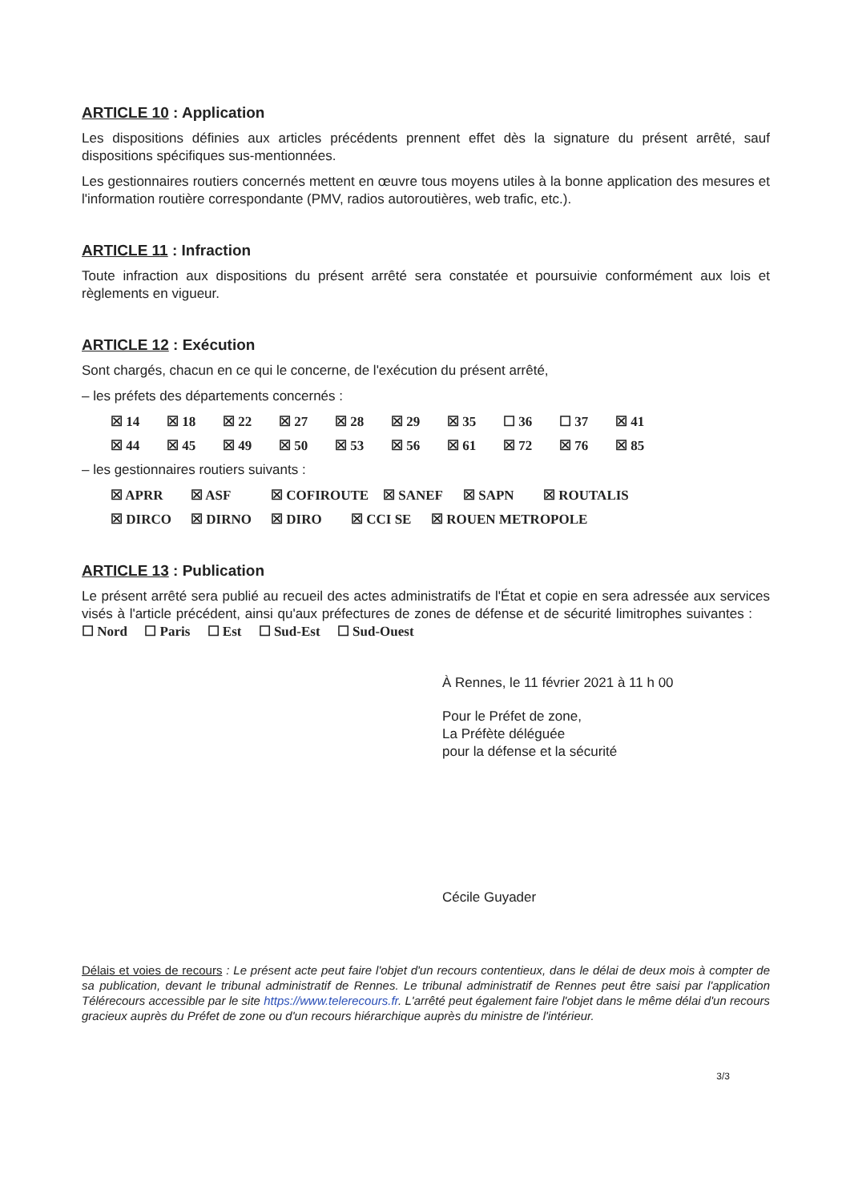ARTICLE 10 : Application
Les dispositions définies aux articles précédents prennent effet dès la signature du présent arrêté, sauf dispositions spécifiques sus-mentionnées.
Les gestionnaires routiers concernés mettent en œuvre tous moyens utiles à la bonne application des mesures et l'information routière correspondante (PMV, radios autoroutières, web trafic, etc.).
ARTICLE 11 : Infraction
Toute infraction aux dispositions du présent arrêté sera constatée et poursuivie conformément aux lois et règlements en vigueur.
ARTICLE 12 : Exécution
Sont chargés, chacun en ce qui le concerne, de l'exécution du présent arrêté,
– les préfets des départements concernés :
☒ 14 ☒ 18 ☒ 22 ☒ 27 ☒ 28 ☒ 29 ☒ 35 ☐ 36 ☐ 37 ☒ 41
☒ 44 ☒ 45 ☒ 49 ☒ 50 ☒ 53 ☒ 56 ☒ 61 ☒ 72 ☒ 76 ☒ 85
– les gestionnaires routiers suivants :
☒ APRR ☒ ASF ☒ COFIROUTE ☒ SANEF ☒ SAPN ☒ ROUTALIS
☒ DIRCO ☒ DIRNO ☒ DIRO ☒ CCI SE ☒ ROUEN METROPOLE
ARTICLE 13 : Publication
Le présent arrêté sera publié au recueil des actes administratifs de l'État et copie en sera adressée aux services visés à l'article précédent, ainsi qu'aux préfectures de zones de défense et de sécurité limitrophes suivantes : ☐ Nord ☐ Paris ☐ Est ☐ Sud-Est ☐ Sud-Ouest
À Rennes, le 11 février 2021 à 11 h 00
Pour le Préfet de zone,
La Préfète déléguée
pour la défense et la sécurité
Cécile Guyader
Délais et voies de recours : Le présent acte peut faire l'objet d'un recours contentieux, dans le délai de deux mois à compter de sa publication, devant le tribunal administratif de Rennes. Le tribunal administratif de Rennes peut être saisi par l'application Télérecours accessible par le site https://www.telerecours.fr. L'arrêté peut également faire l'objet dans le même délai d'un recours gracieux auprès du Préfet de zone ou d'un recours hiérarchique auprès du ministre de l'intérieur.
3/3